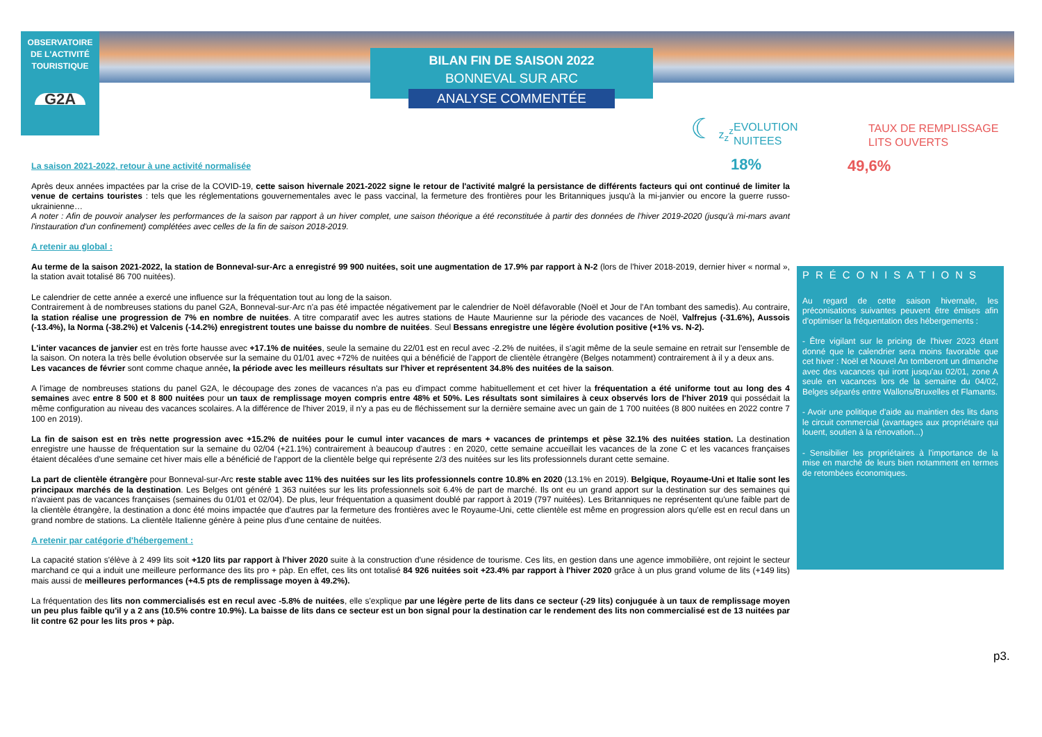OBSERVATOIRE
DE L'ACTIVITÉ
TOURISTIQUE
G2A
BILAN FIN DE SAISON 2022
BONNEVAL SUR ARC
ANALYSE COMMENTÉE
☾ z<sub>z</sub><sup>z</sup>
EVOLUTION
NUITEES
18%
TAUX DE REMPLISSAGE
LITS OUVERTS
49,6%
La saison 2021-2022, retour à une activité normalisée
Après deux années impactées par la crise de la COVID-19, cette saison hivernale 2021-2022 signe le retour de l'activité malgré la persistance de différents facteurs qui ont continué de limiter la venue de certains touristes : tels que les réglementations gouvernementales avec le pass vaccinal, la fermeture des frontières pour les Britanniques jusqu'à la mi-janvier ou encore la guerre russo-ukrainienne…
A noter : Afin de pouvoir analyser les performances de la saison par rapport à un hiver complet, une saison théorique a été reconstituée à partir des données de l'hiver 2019-2020 (jusqu'à mi-mars avant l'instauration d'un confinement) complétées avec celles de la fin de saison 2018-2019.
A retenir au global :
Au terme de la saison 2021-2022, la station de Bonneval-sur-Arc a enregistré 99 900 nuitées, soit une augmentation de 17.9% par rapport à N-2 (lors de l'hiver 2018-2019, dernier hiver « normal », la station avait totalisé 86 700 nuitées).
Le calendrier de cette année a exercé une influence sur la fréquentation tout au long de la saison.
Contrairement à de nombreuses stations du panel G2A, Bonneval-sur-Arc n'a pas été impactée négativement par le calendrier de Noël défavorable (Noël et Jour de l'An tombant des samedis). Au contraire, la station réalise une progression de 7% en nombre de nuitées. A titre comparatif avec les autres stations de Haute Maurienne sur la période des vacances de Noël, Valfrejus (-31.6%), Aussois (-13.4%), la Norma (-38.2%) et Valcenis (-14.2%) enregistrent toutes une baisse du nombre de nuitées. Seul Bessans enregistre une légère évolution positive (+1% vs. N-2).
L'inter vacances de janvier est en très forte hausse avec +17.1% de nuitées, seule la semaine du 22/01 est en recul avec -2.2% de nuitées, il s'agit même de la seule semaine en retrait sur l'ensemble de la saison. On notera la très belle évolution observée sur la semaine du 01/01 avec +72% de nuitées qui a bénéficié de l'apport de clientèle étrangère (Belges notamment) contrairement à il y a deux ans.
Les vacances de février sont comme chaque année, la période avec les meilleurs résultats sur l'hiver et représentent 34.8% des nuitées de la saison.
A l'image de nombreuses stations du panel G2A, le découpage des zones de vacances n'a pas eu d'impact comme habituellement et cet hiver la fréquentation a été uniforme tout au long des 4 semaines avec entre 8 500 et 8 800 nuitées pour un taux de remplissage moyen compris entre 48% et 50%. Les résultats sont similaires à ceux observés lors de l'hiver 2019 qui possédait la même configuration au niveau des vacances scolaires. A la différence de l'hiver 2019, il n'y a pas eu de fléchissement sur la dernière semaine avec un gain de 1 700 nuitées (8 800 nuitées en 2022 contre 7 100 en 2019).
La fin de saison est en très nette progression avec +15.2% de nuitées pour le cumul inter vacances de mars + vacances de printemps et pèse 32.1% des nuitées station. La destination enregistre une hausse de fréquentation sur la semaine du 02/04 (+21.1%) contrairement à beaucoup d'autres : en 2020, cette semaine accueillait les vacances de la zone C et les vacances françaises étaient décalées d'une semaine cet hiver mais elle a bénéficié de l'apport de la clientèle belge qui représente 2/3 des nuitées sur les lits professionnels durant cette semaine.
La part de clientèle étrangère pour Bonneval-sur-Arc reste stable avec 11% des nuitées sur les lits professionnels contre 10.8% en 2020 (13.1% en 2019). Belgique, Royaume-Uni et Italie sont les principaux marchés de la destination. Les Belges ont généré 1 363 nuitées sur les lits professionnels soit 6.4% de part de marché. Ils ont eu un grand apport sur la destination sur des semaines qui n'avaient pas de vacances françaises (semaines du 01/01 et 02/04). De plus, leur fréquentation a quasiment doublé par rapport à 2019 (797 nuitées). Les Britanniques ne représentent qu'une faible part de la clientèle étrangère, la destination a donc été moins impactée que d'autres par la fermeture des frontières avec le Royaume-Uni, cette clientèle est même en progression alors qu'elle est en recul dans un grand nombre de stations. La clientèle Italienne génère à peine plus d'une centaine de nuitées.
A retenir par catégorie d'hébergement :
La capacité station s'élève à 2 499 lits soit +120 lits par rapport à l'hiver 2020 suite à la construction d'une résidence de tourisme. Ces lits, en gestion dans une agence immobilière, ont rejoint le secteur marchand ce qui a induit une meilleure performance des lits pro + pàp. En effet, ces lits ont totalisé 84 926 nuitées soit +23.4% par rapport à l'hiver 2020 grâce à un plus grand volume de lits (+149 lits) mais aussi de meilleures performances (+4.5 pts de remplissage moyen à 49.2%).
La fréquentation des lits non commercialisés est en recul avec -5.8% de nuitées, elle s'explique par une légère perte de lits dans ce secteur (-29 lits) conjuguée à un taux de remplissage moyen un peu plus faible qu'il y a 2 ans (10.5% contre 10.9%). La baisse de lits dans ce secteur est un bon signal pour la destination car le rendement des lits non commercialisé est de 13 nuitées par lit contre 62 pour les lits pros + pàp.
PRÉCONISATIONS
Au regard de cette saison hivernale, les préconisations suivantes peuvent être émises afin d'optimiser la fréquentation des hébergements :
- Être vigilant sur le pricing de l'hiver 2023 étant donné que le calendrier sera moins favorable que cet hiver : Noël et Nouvel An tomberont un dimanche avec des vacances qui iront jusqu'au 02/01, zone A seule en vacances lors de la semaine du 04/02, Belges séparés entre Wallons/Bruxelles et Flamants.
- Avoir une politique d'aide au maintien des lits dans le circuit commercial (avantages aux propriétaire qui louent, soutien à la rénovation...)
- Sensibilier les propriétaires à l'importance de la mise en marché de leurs bien notamment en termes de retombées économiques.
p3.